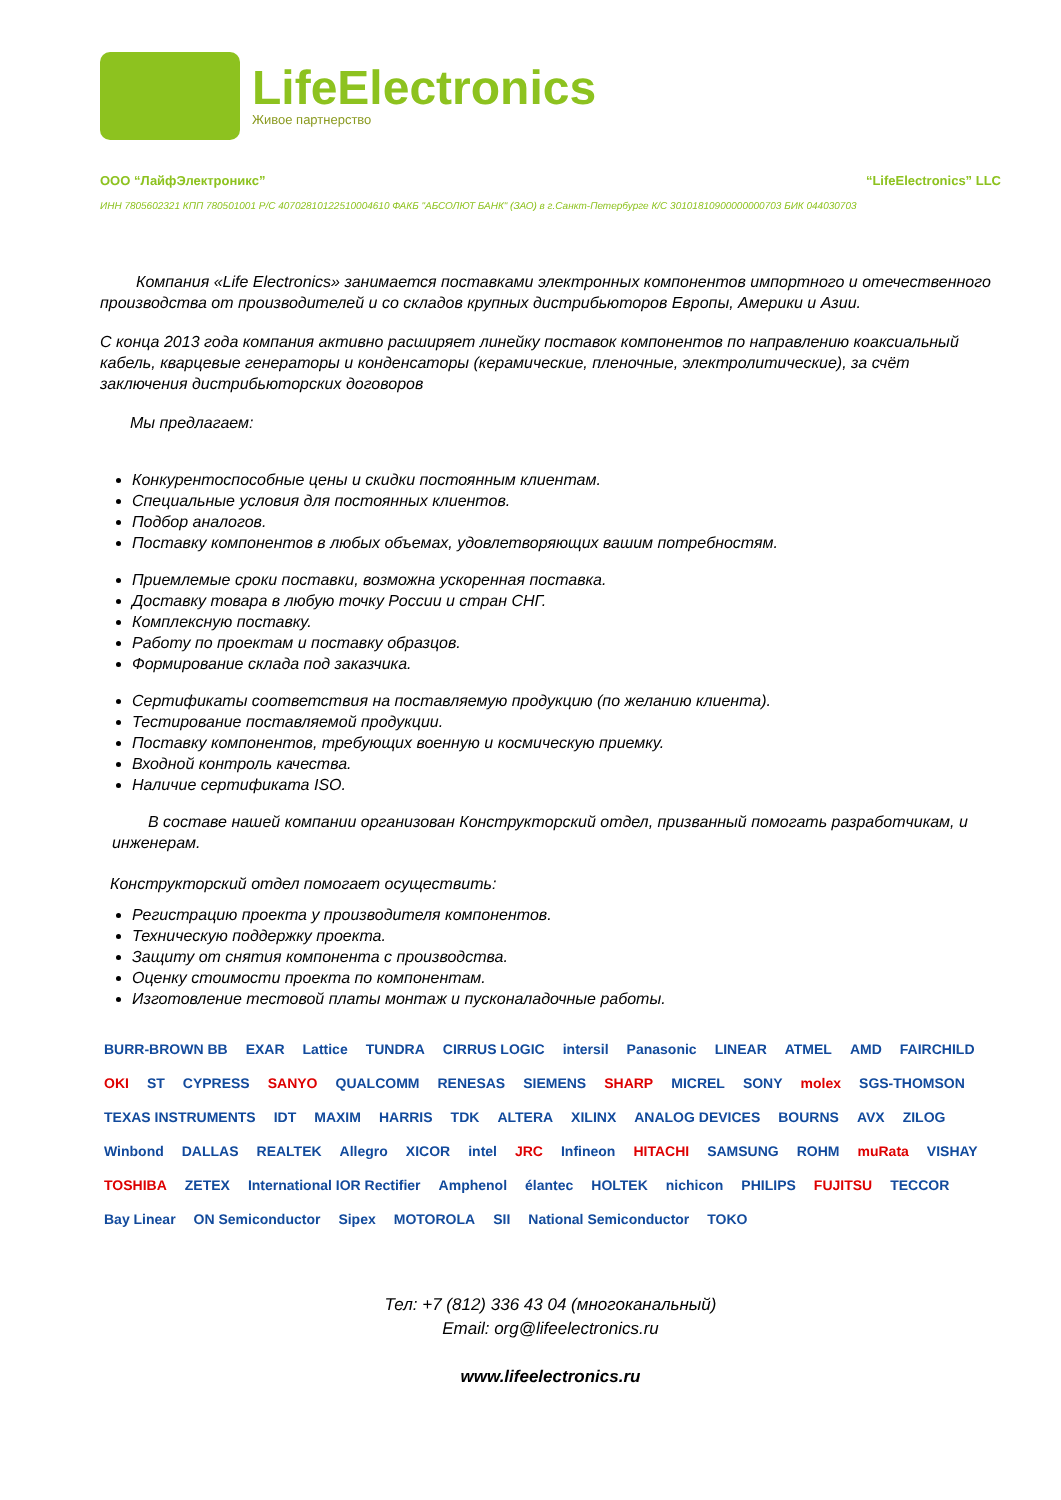LifeElectronics
Живое партнерство
ООО “ЛайфЭлектроникс” “LifeElectronics” LLC
ИНН 7805602321 КПП 780501001 Р/С 40702810122510004610 ФАКБ "АБСОЛЮТ БАНК" (ЗАО) в г.Санкт-Петербурге К/С 30101810900000000703 БИК 044030703
Компания «Life Electronics» занимается поставками электронных компонентов импортного и отечественного производства от производителей и со складов крупных дистрибьюторов Европы, Америки и Азии.
С конца 2013 года компания активно расширяет линейку поставок компонентов по направлению коаксиальный кабель, кварцевые генераторы и конденсаторы (керамические, пленочные, электролитические), за счёт заключения дистрибьюторских договоров
Мы предлагаем:
Конкурентоспособные цены и скидки постоянным клиентам.
Специальные условия для постоянных клиентов.
Подбор аналогов.
Поставку компонентов в любых объемах, удовлетворяющих вашим потребностям.
Приемлемые сроки поставки, возможна ускоренная поставка.
Доставку товара в любую точку России и стран СНГ.
Комплексную поставку.
Работу по проектам и поставку образцов.
Формирование склада под заказчика.
Сертификаты соответствия на поставляемую продукцию (по желанию клиента).
Тестирование поставляемой продукции.
Поставку компонентов, требующих военную и космическую приемку.
Входной контроль качества.
Наличие сертификата ISO.
В составе нашей компании организован Конструкторский отдел, призванный помогать разработчикам, и инженерам.
Конструкторский отдел помогает осуществить:
Регистрацию проекта у производителя компонентов.
Техническую поддержку проекта.
Защиту от снятия компонента с производства.
Оценку стоимости проекта по компонентам.
Изготовление тестовой платы монтаж и пусконаладочные работы.
BURR-BROWN BB EXAR Lattice TUNDRA CIRRUS LOGIC intersil Panasonic LINEAR ATMEL AMD FAIRCHILD OKI ST CYPRESS SANYO QUALCOMM RENESAS SIEMENS SHARP MICREL SONY molex SGS-THOMSON TEXAS INSTRUMENTS IDT MAXIM HARRIS TDK ALTERA XILINX ANALOG DEVICES BOURNS AVX ZILOG Winbond DALLAS REALTEK Allegro XICOR intel JRC Infineon HITACHI SAMSUNG ROHM muRata VISHAY TOSHIBA ZETEX International IOR Rectifier Amphenol élantec HOLTEK nichicon PHILIPS FUJITSU TECCOR Bay Linear ON Semiconductor Sipex MOTOROLA SII National Semiconductor TOKO
Тел: +7 (812) 336 43 04 (многоканальный)
Email: org@lifeelectronics.ru
www.lifeelectronics.ru